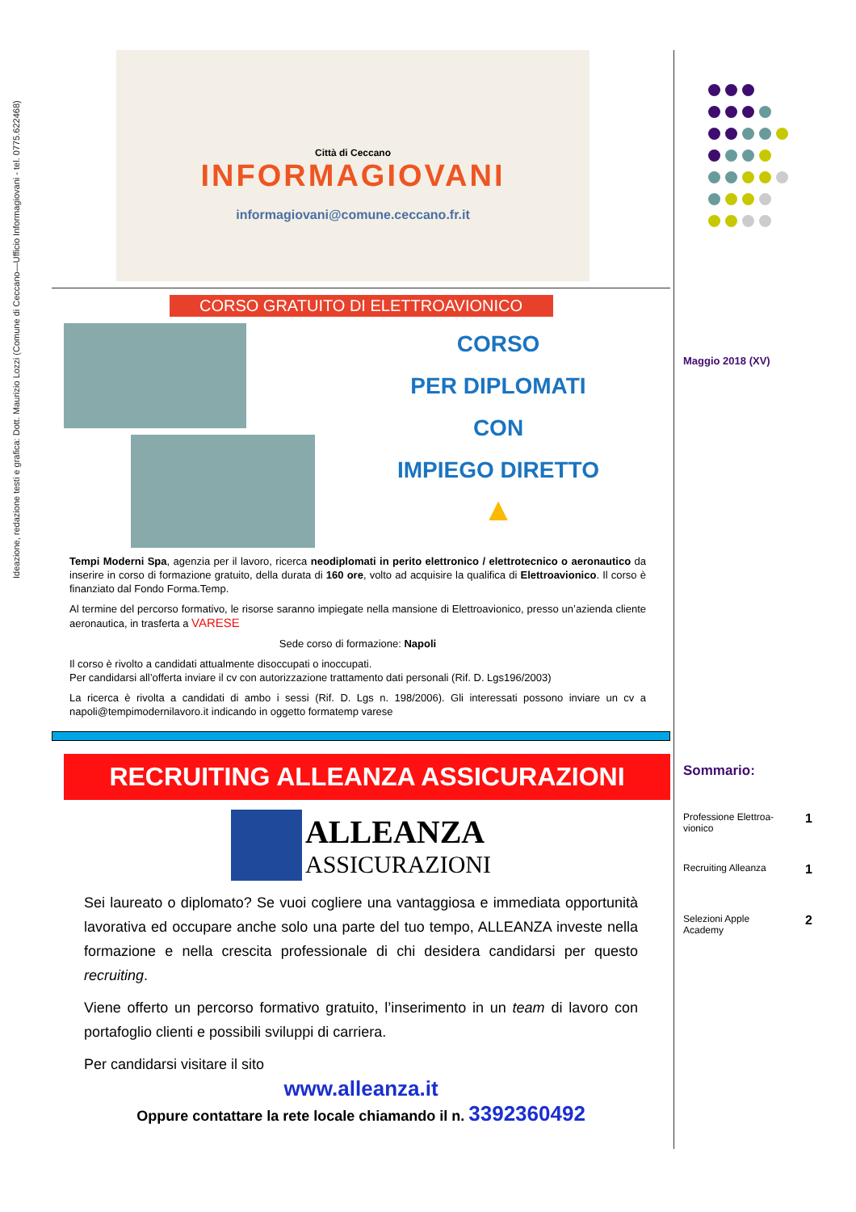Ideazione, redazione testi e grafica: Dott. Maurizio Lozzi (Comune di Ceccano—Ufficio Informagiovani - tel. 0775.622468)
Città di Ceccano
INFORMAGIOVANI
informagiovani@comune.ceccano.fr.it
CORSO GRATUITO DI ELETTROAVIONICO
CORSO
PER DIPLOMATI
CON
IMPIEGO DIRETTO
▲
Tempi Moderni Spa, agenzia per il lavoro, ricerca neodiplomati in perito elettronico / elettrotecnico o aeronautico da inserire in corso di formazione gratuito, della durata di 160 ore, volto ad acquisire la qualifica di Elettroavionico. Il corso è finanziato dal Fondo Forma.Temp.
Al termine del percorso formativo, le risorse saranno impiegate nella mansione di Elettroavionico, presso un’azienda cliente aeronautica, in trasferta a VARESE
Sede corso di formazione: Napoli
Il corso è rivolto a candidati attualmente disoccupati o inoccupati.
Per candidarsi all’offerta inviare il cv con autorizzazione trattamento dati personali (Rif. D. Lgs196/2003)
La ricerca è rivolta a candidati di ambo i sessi (Rif. D. Lgs n. 198/2006). Gli interessati possono inviare un cv a napoli@tempimodernilavoro.it indicando in oggetto formatemp varese
RECRUITING ALLEANZA ASSICURAZIONI
ALLEANZA
ASSICURAZIONI
Sei laureato o diplomato? Se vuoi cogliere una vantaggiosa e immediata opportunità lavorativa ed occupare anche solo una parte del tuo tempo, ALLEANZA investe nella formazione e nella crescita professionale di chi desidera candidarsi per questo recruiting.
Viene offerto un percorso formativo gratuito, l’inserimento in un team di lavoro con portafoglio clienti e possibili sviluppi di carriera.
Per candidarsi visitare il sito
www.alleanza.it
Oppure contattare la rete locale chiamando il n. 3392360492
Maggio 2018 (XV)
Sommario:
Professione Elettroa-
vionico 1
Recruiting Alleanza 1
Selezioni Apple
Academy 2